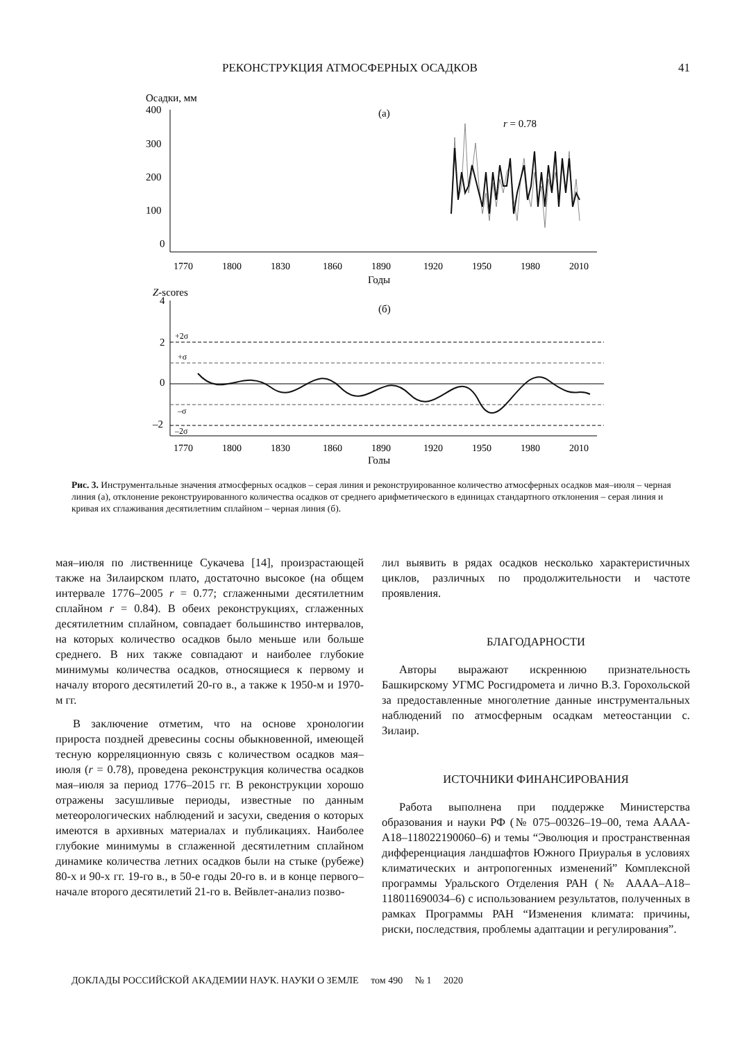РЕКОНСТРУКЦИЯ АТМОСФЕРНЫХ ОСАДКОВ 41
Осадки, мм
400
300
200
100
0
(а)
r = 0.78
1770
1800
1830
1860
1890
1920
1950
1980
2010
Годы
Z-scores
4
2
0
–2
(б)
+2σ
+σ
–σ
–2σ
1770
1800
1830
1860
1890
1920
1950
1980
2010
Годы
Рис. 3. Инструментальные значения атмосферных осадков – серая линия и реконструированное количество атмосферных осадков мая–июля – черная линия (а), отклонение реконструированного количества осадков от среднего арифметического в единицах стандартного отклонения – серая линия и кривая их сглаживания десятилетним сплайном – черная линия (б).
мая–июля по лиственнице Сукачева [14], произрастающей также на Зилаирском плато, достаточно высокое (на общем интервале 1776–2005 r = 0.77; сглаженными десятилетним сплайном r = 0.84). В обеих реконструкциях, сглаженных десятилетним сплайном, совпадает большинство интервалов, на которых количество осадков было меньше или больше среднего. В них также совпадают и наиболее глубокие минимумы количества осадков, относящиеся к первому и началу второго десятилетий 20-го в., а также к 1950-м и 1970-м гг.
В заключение отметим, что на основе хронологии прироста поздней древесины сосны обыкновенной, имеющей тесную корреляционную связь с количеством осадков мая–июля (r = 0.78), проведена реконструкция количества осадков мая–июля за период 1776–2015 гг. В реконструкции хорошо отражены засушливые периоды, известные по данным метеорологических наблюдений и засухи, сведения о которых имеются в архивных материалах и публикациях. Наиболее глубокие минимумы в сглаженной десятилетним сплайном динамике количества летних осадков были на стыке (рубеже) 80-х и 90-х гг. 19-го в., в 50-е годы 20-го в. и в конце первого–начале второго десятилетий 21-го в. Вейвлет-анализ позво-
лил выявить в рядах осадков несколько характеристичных циклов, различных по продолжительности и частоте проявления.
БЛАГОДАРНОСТИ
Авторы выражают искреннюю признательность Башкирскому УГМС Росгидромета и лично В.З. Горохольской за предоставленные многолетние данные инструментальных наблюдений по атмосферным осадкам метеостанции с. Зилаир.
ИСТОЧНИКИ ФИНАНСИРОВАНИЯ
Работа выполнена при поддержке Министерства образования и науки РФ (№ 075–00326–19–00, тема АААА-А18–118022190060–6) и темы “Эволюция и пространственная дифференциация ландшафтов Южного Приуралья в условиях климатических и антропогенных изменений” Комплексной программы Уральского Отделения РАН (№ АААА–А18–118011690034–6) с использованием результатов, полученных в рамках Программы РАН “Изменения климата: причины, риски, последствия, проблемы адаптации и регулирования”.
ДОКЛАДЫ РОССИЙСКОЙ АКАДЕМИИ НАУК. НАУКИ О ЗЕМЛЕ том 490 № 1 2020